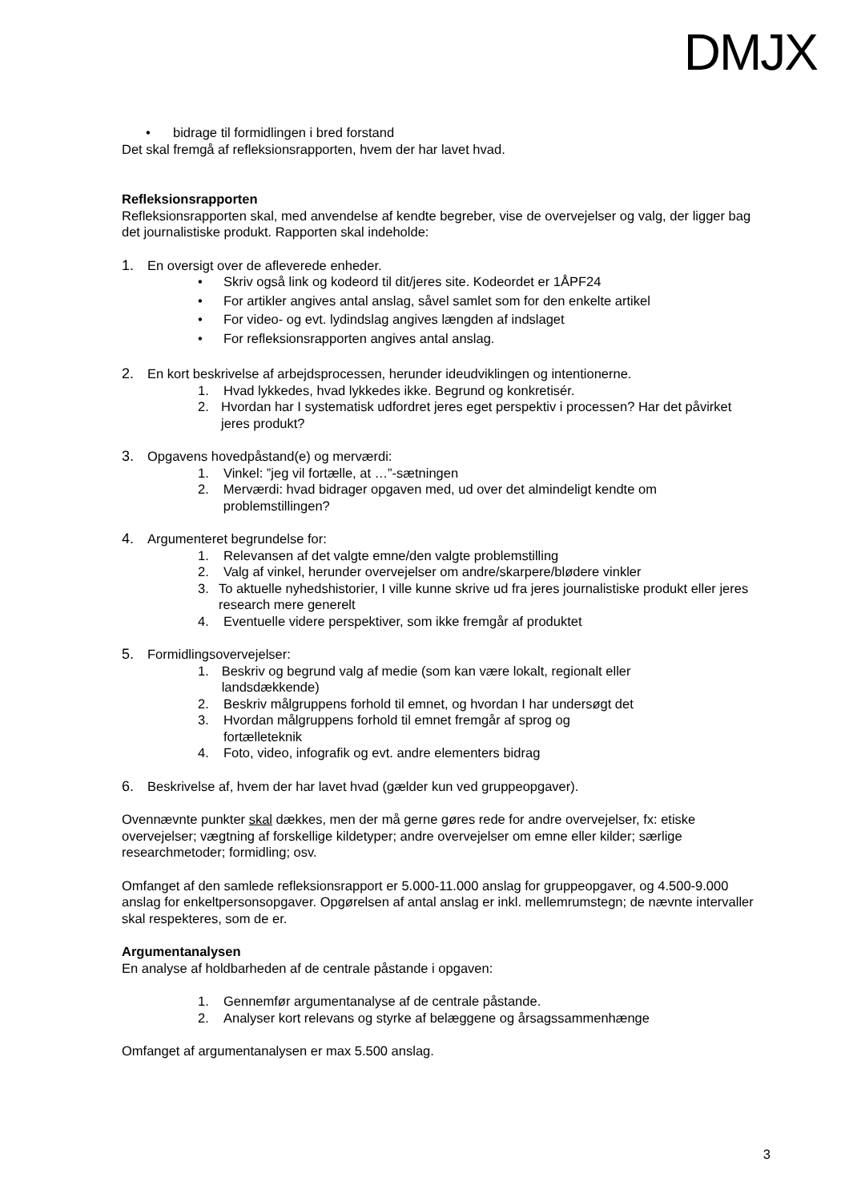DMJX
• bidrage til formidlingen i bred forstand
Det skal fremgå af refleksionsrapporten, hvem der har lavet hvad.
Refleksionsrapporten
Refleksionsrapporten skal, med anvendelse af kendte begreber, vise de overvejelser og valg, der ligger bag det journalistiske produkt. Rapporten skal indeholde:
1. En oversigt over de afleverede enheder.
• Skriv også link og kodeord til dit/jeres site. Kodeordet er 1ÅPF24
• For artikler angives antal anslag, såvel samlet som for den enkelte artikel
• For video- og evt. lydindslag angives længden af indslaget
• For refleksionsrapporten angives antal anslag.
2. En kort beskrivelse af arbejdsprocessen, herunder ideudviklingen og intentionerne.
1. Hvad lykkedes, hvad lykkedes ikke. Begrund og konkretisér.
2. Hvordan har I systematisk udfordret jeres eget perspektiv i processen? Har det påvirket jeres produkt?
3. Opgavens hovedpåstand(e) og merværdi:
1. Vinkel: ”jeg vil fortælle, at …”-sætningen
2. Merværdi: hvad bidrager opgaven med, ud over det almindeligt kendte om problemstillingen?
4. Argumenteret begrundelse for:
1. Relevansen af det valgte emne/den valgte problemstilling
2. Valg af vinkel, herunder overvejelser om andre/skarpere/blødere vinkler
3. To aktuelle nyhedshistorier, I ville kunne skrive ud fra jeres journalistiske produkt eller jeres research mere generelt
4. Eventuelle videre perspektiver, som ikke fremgår af produktet
5. Formidlingsovervejelser:
1. Beskriv og begrund valg af medie (som kan være lokalt, regionalt eller landsdækkende)
2. Beskriv målgruppens forhold til emnet, og hvordan I har undersøgt det
3. Hvordan målgruppens forhold til emnet fremgår af sprog og fortælleteknik
4. Foto, video, infografik og evt. andre elementers bidrag
6. Beskrivelse af, hvem der har lavet hvad (gælder kun ved gruppeopgaver).
Ovennævnte punkter skal dækkes, men der må gerne gøres rede for andre overvejelser, fx: etiske overvejelser; vægtning af forskellige kildetyper; andre overvejelser om emne eller kilder; særlige researchmetoder; formidling; osv.
Omfanget af den samlede refleksionsrapport er 5.000-11.000 anslag for gruppeopgaver, og 4.500-9.000 anslag for enkeltpersonsopgaver. Opgørelsen af antal anslag er inkl. mellemrumstegn; de nævnte intervaller skal respekteres, som de er.
Argumentanalysen
En analyse af holdbarheden af de centrale påstande i opgaven:
1. Gennemfør argumentanalyse af de centrale påstande.
2. Analyser kort relevans og styrke af belæggene og årsagssammenhænge
Omfanget af argumentanalysen er max 5.500 anslag.
3